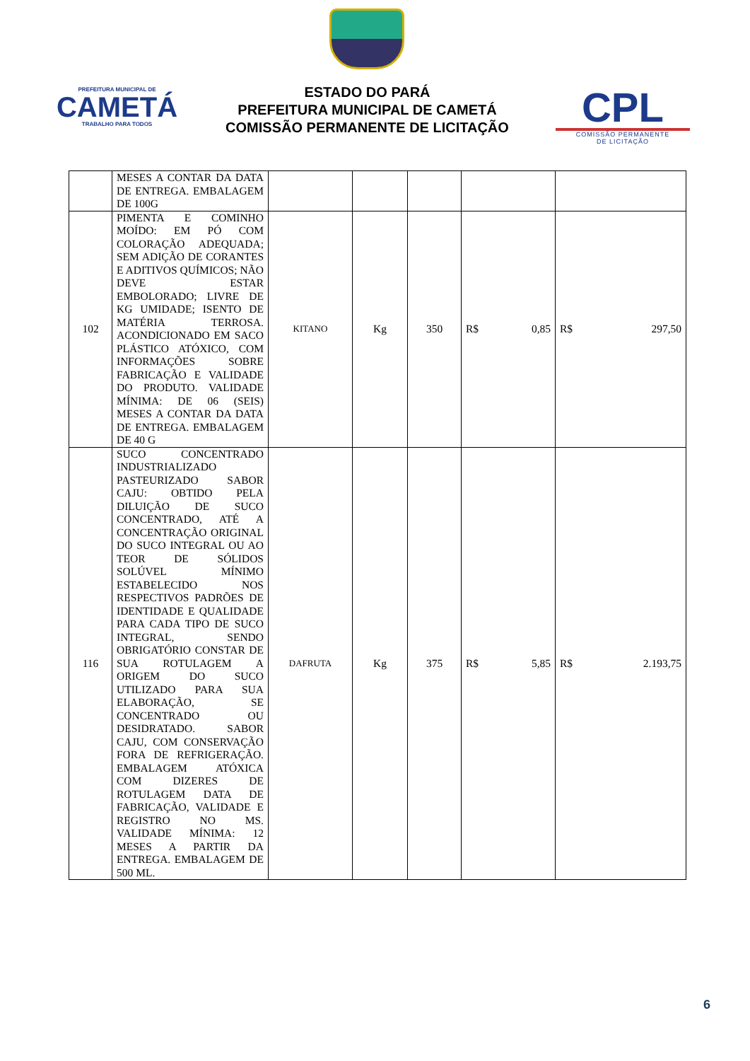PREFEITURA MUNICIPAL DE
CAMETÁ
TRABALHO PARA TODOS
ESTADO DO PARÁ
PREFEITURA MUNICIPAL DE CAMETÁ
COMISSÃO PERMANENTE DE LICITAÇÃO
CPL
COMISSÃO PERMANENTE
DE LICITAÇÃO
| | MESES A CONTAR DA DATA DE ENTREGA. EMBALAGEM DE 100G | | | | | |
| 102 | PIMENTA E COMINHO MOÍDO: EM PÓ COM COLORAÇÃO ADEQUADA; SEM ADIÇÃO DE CORANTES E ADITIVOS QUÍMICOS; NÃO DEVE ESTAR EMBOLORADO; LIVRE DE KG UMIDADE; ISENTO DE MATÉRIA TERROSA. ACONDICIONADO EM SACO PLÁSTICO ATÓXICO, COM INFORMAÇÕES SOBRE FABRICAÇÃO E VALIDADE DO PRODUTO. VALIDADE MÍNIMA: DE 06 (SEIS) MESES A CONTAR DA DATA DE ENTREGA. EMBALAGEM DE 40 G | KITANO | Kg | 350 | R$ 0,85 | R$ 297,50 |
| 116 | SUCO CONCENTRADO INDUSTRIALIZADO PASTEURIZADO SABOR CAJU: OBTIDO PELA DILUIÇÃO DE SUCO CONCENTRADO, ATÉ A CONCENTRAÇÃO ORIGINAL DO SUCO INTEGRAL OU AO TEOR DE SÓLIDOS SOLÚVEL MÍNIMO ESTABELECIDO NOS RESPECTIVOS PADRÕES DE IDENTIDADE E QUALIDADE PARA CADA TIPO DE SUCO INTEGRAL, SENDO OBRIGATÓRIO CONSTAR DE SUA ROTULAGEM A ORIGEM DO SUCO UTILIZADO PARA SUA ELABORAÇÃO, SE CONCENTRADO OU DESIDRATADO. SABOR CAJU, COM CONSERVAÇÃO FORA DE REFRIGERAÇÃO. EMBALAGEM ATÓXICA COM DIZERES DE ROTULAGEM DATA DE FABRICAÇÃO, VALIDADE E REGISTRO NO MS. VALIDADE MÍNIMA: 12 MESES A PARTIR DA ENTREGA. EMBALAGEM DE 500 ML. | DAFRUTA | Kg | 375 | R$ 5,85 | R$ 2.193,75 |
6